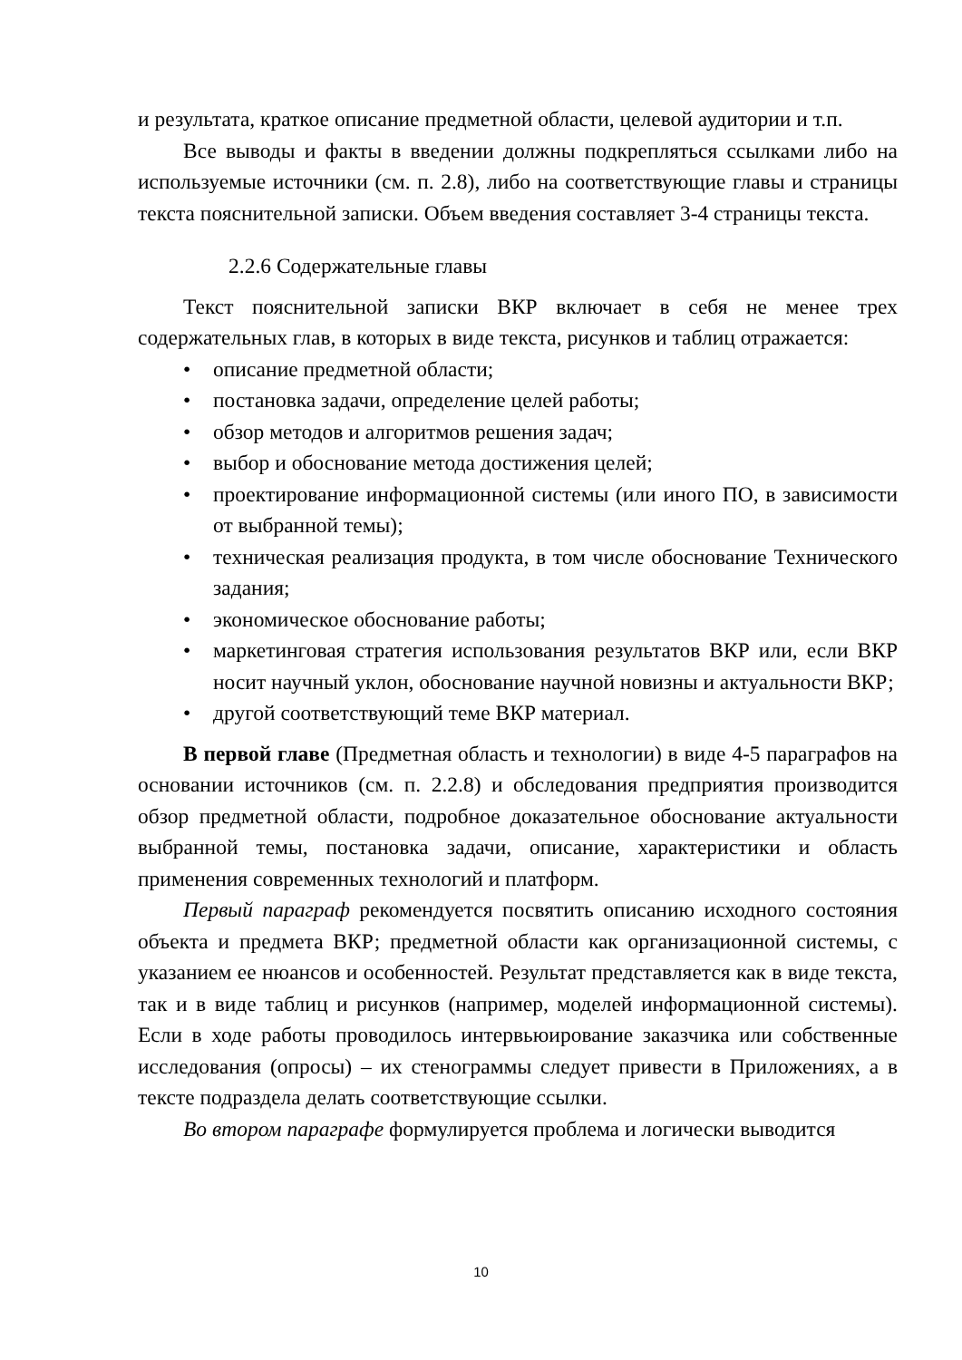и результата, краткое описание предметной области, целевой аудитории и т.п.
Все выводы и факты в введении должны подкрепляться ссылками либо на используемые источники (см. п. 2.8), либо на соответствующие главы и страницы текста пояснительной записки. Объем введения составляет 3-4 страницы текста.
2.2.6 Содержательные главы
Текст пояснительной записки ВКР включает в себя не менее трех содержательных глав, в которых в виде текста, рисунков и таблиц отражается:
• описание предметной области;
• постановка задачи, определение целей работы;
• обзор методов и алгоритмов решения задач;
• выбор и обоснование метода достижения целей;
• проектирование информационной системы (или иного ПО, в зависимости от выбранной темы);
• техническая реализация продукта, в том числе обоснование Технического задания;
• экономическое обоснование работы;
• маркетинговая стратегия использования результатов ВКР или, если ВКР носит научный уклон, обоснование научной новизны и актуальности ВКР;
• другой соответствующий теме ВКР материал.
В первой главе (Предметная область и технологии) в виде 4-5 параграфов на основании источников (см. п. 2.2.8) и обследования предприятия производится обзор предметной области, подробное доказательное обоснование актуальности выбранной темы, постановка задачи, описание, характеристики и область применения современных технологий и платформ.
Первый параграф рекомендуется посвятить описанию исходного состояния объекта и предмета ВКР; предметной области как организационной системы, с указанием ее нюансов и особенностей. Результат представляется как в виде текста, так и в виде таблиц и рисунков (например, моделей информационной системы). Если в ходе работы проводилось интервьюирование заказчика или собственные исследования (опросы) – их стенограммы следует привести в Приложениях, а в тексте подраздела делать соответствующие ссылки.
Во втором параграфе формулируется проблема и логически выводится
10